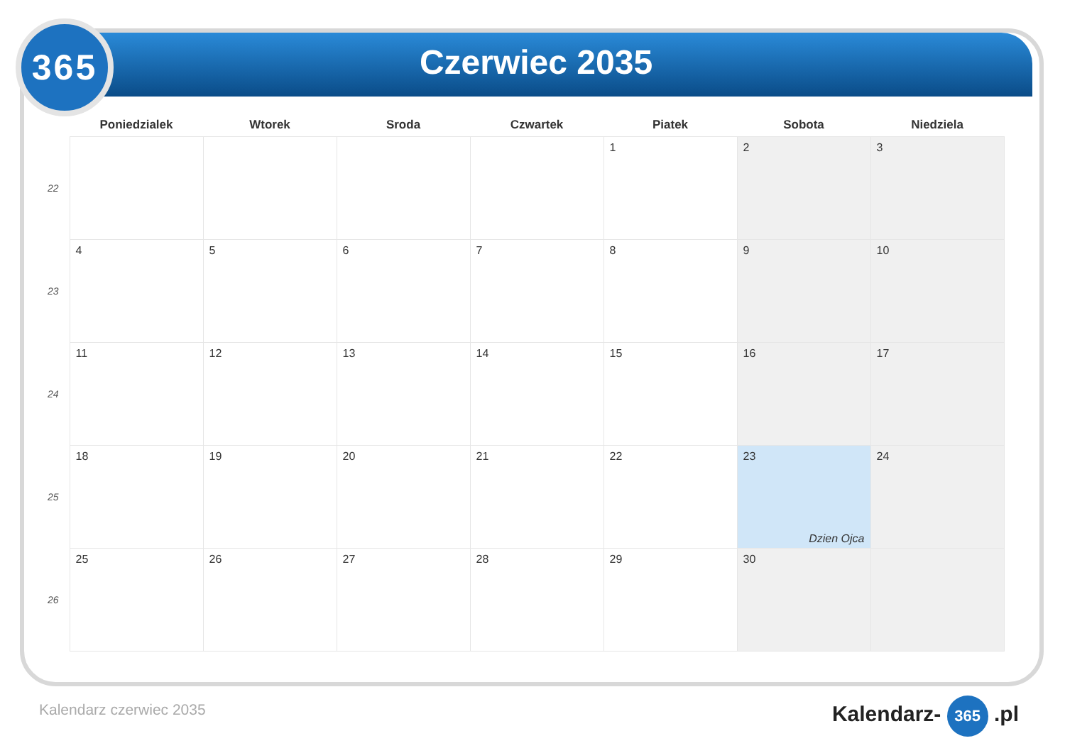365
Czerwiec 2035
| | Poniedzialek | Wtorek | Sroda | Czwartek | Piatek | Sobota | Niedziela |
| --- | --- | --- | --- | --- | --- | --- | --- |
| 22 | | | | | 1 | 2 | 3 |
| 23 | 4 | 5 | 6 | 7 | 8 | 9 | 10 |
| 24 | 11 | 12 | 13 | 14 | 15 | 16 | 17 |
| 25 | 18 | 19 | 20 | 21 | 22 | 23 Dzien Ojca | 24 |
| 26 | 25 | 26 | 27 | 28 | 29 | 30 | |
Kalendarz czerwiec 2035 Kalendarz- 365 .pl